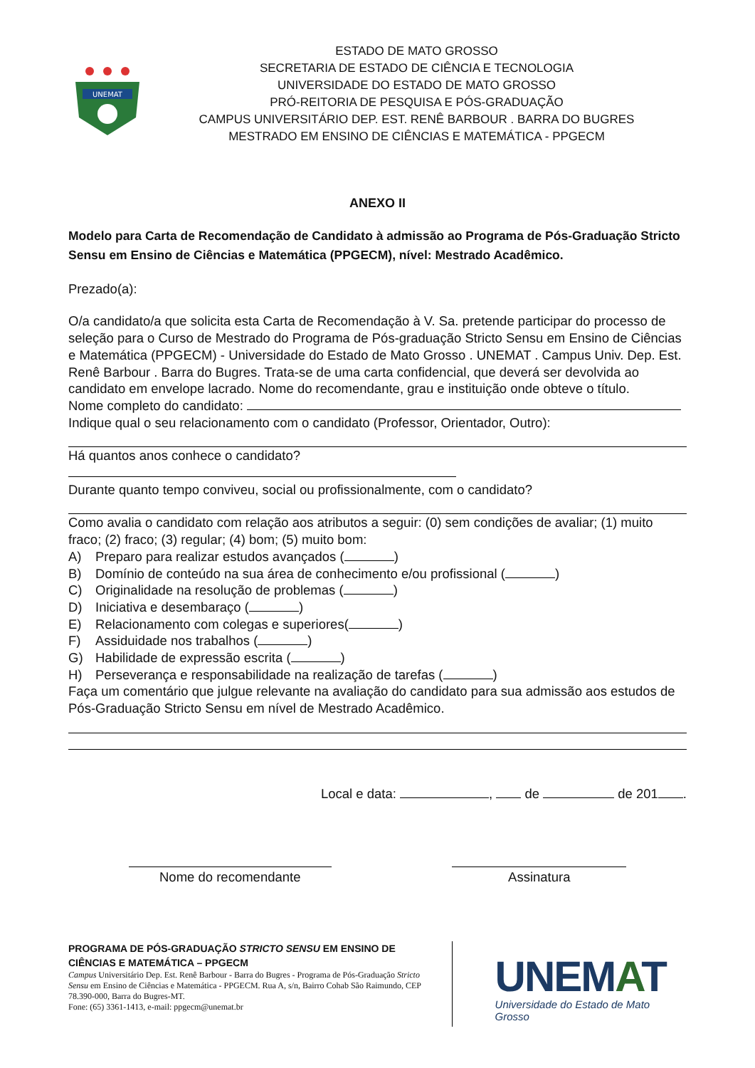UNEMAT
ESTADO DE MATO GROSSO
SECRETARIA DE ESTADO DE CIÊNCIA E TECNOLOGIA
UNIVERSIDADE DO ESTADO DE MATO GROSSO
PRÓ-REITORIA DE PESQUISA E PÓS-GRADUAÇÃO
CAMPUS UNIVERSITÁRIO DEP. EST. RENÊ BARBOUR . BARRA DO BUGRES
MESTRADO EM ENSINO DE CIÊNCIAS E MATEMÁTICA - PPGECM
ANEXO II
Modelo para Carta de Recomendação de Candidato à admissão ao Programa de Pós-Graduação Stricto Sensu em Ensino de Ciências e Matemática (PPGECM), nível: Mestrado Acadêmico.
Prezado(a):
O/a candidato/a que solicita esta Carta de Recomendação à V. Sa. pretende participar do processo de seleção para o Curso de Mestrado do Programa de Pós-graduação Stricto Sensu em Ensino de Ciências e Matemática (PPGECM) - Universidade do Estado de Mato Grosso . UNEMAT . Campus Univ. Dep. Est. Renê Barbour . Barra do Bugres. Trata-se de uma carta confidencial, que deverá ser devolvida ao candidato em envelope lacrado. Nome do recomendante, grau e instituição onde obteve o título.
Nome completo do candidato:
Indique qual o seu relacionamento com o candidato (Professor, Orientador, Outro):
Há quantos anos conhece o candidato?
Durante quanto tempo conviveu, social ou profissionalmente, com o candidato?
Como avalia o candidato com relação aos atributos a seguir: (0) sem condições de avaliar; (1) muito fraco; (2) fraco; (3) regular; (4) bom; (5) muito bom:
A) Preparo para realizar estudos avançados ( )
B) Domínio de conteúdo na sua área de conhecimento e/ou profissional ( )
C) Originalidade na resolução de problemas ( )
D) Iniciativa e desembaraço ( )
E) Relacionamento com colegas e superiores( )
F) Assiduidade nos trabalhos ( )
G) Habilidade de expressão escrita ( )
H) Perseverança e responsabilidade na realização de tarefas ( )
Faça um comentário que julgue relevante na avaliação do candidato para sua admissão aos estudos de Pós-Graduação Stricto Sensu em nível de Mestrado Acadêmico.
Local e data: , de de 201 .
Nome do recomendante Assinatura
PROGRAMA DE PÓS-GRADUAÇÃO STRICTO SENSU EM ENSINO DE CIÊNCIAS E MATEMÁTICA – PPGECM
Campus Universitário Dep. Est. Renê Barbour - Barra do Bugres - Programa de Pós-Graduação Stricto Sensu em Ensino de Ciências e Matemática - PPGECM. Rua A, s/n, Bairro Cohab São Raimundo, CEP 78.390-000, Barra do Bugres-MT.
Fone: (65) 3361-1413, e-mail: ppgecm@unemat.br
UNEMAT
Universidade do Estado de Mato Grosso